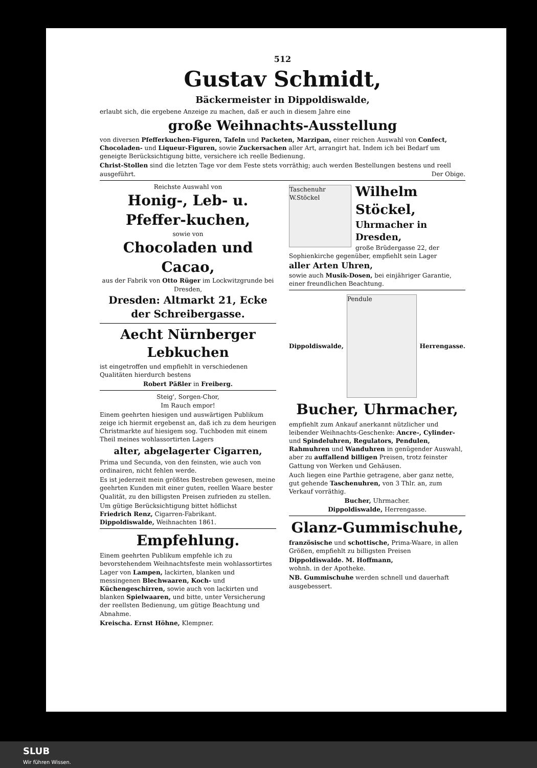512
Gustav Schmidt,
Bäckermeister in Dippoldiswalde,
erlaubt sich, die ergebene Anzeige zu machen, daß er auch in diesem Jahre eine
große Weihnachts-Ausstellung
von diversen Pfefferkuchen-Figuren, Tafeln und Packeten, Marzipan, einer reichen Auswahl von Confect, Chocoladen- und Liqueur-Figuren, sowie Zuckersachen aller Art, arrangirt hat. Indem ich bei Bedarf um geneigte Berücksichtigung bitte, versichere ich reelle Bedienung.
Christ-Stollen sind die letzten Tage vor dem Feste stets vorräthig; auch werden Bestellungen bestens und reell ausgeführt. Der Obige.
Reichste Auswahl von
Honig-, Leb- u. Pfeffer-kuchen,
sowie von
Chocoladen und Cacao,
aus der Fabrik von Otto Rüger im Lockwitzgrunde bei Dresden,
Dresden: Altmarkt 21, Ecke der Schreibergasse.
Aecht Nürnberger Lebkuchen
ist eingetroffen und empfiehlt in verschiedenen Qualitäten hierdurch bestens
Robert Päßler in Freiberg.
Steig', Sorgen-Chor,
Im Rauch empor!
Einem geehrten hiesigen und auswärtigen Publikum zeige ich hiermit ergebenst an, daß ich zu dem heurigen Christmarkte auf hiesigem sog. Tuchboden mit einem Theil meines wohlassortirten Lagers
alter, abgelagerter Cigarren,
Prima und Secunda, von den feinsten, wie auch von ordinairen, nicht fehlen werde.
Es ist jederzeit mein größtes Bestreben gewesen, meine geehrten Kunden mit einer guten, reellen Waare bester Qualität, zu den billigsten Preisen zufrieden zu stellen.
Um gütige Berücksichtigung bittet höflichst
Friedrich Renz, Cigarren-Fabrikant.
Dippoldiswalde, Weihnachten 1861.
Empfehlung.
Einem geehrten Publikum empfehle ich zu bevorstehendem Weihnachtsfeste mein wohlassortirtes Lager von Lampen, lackirten, blanken und messingenen Blechwaaren, Koch- und Küchengeschirren, sowie auch von lackirten und blanken Spielwaaren, und bitte, unter Versicherung der reellsten Bedienung, um gütige Beachtung und Abnahme.
Kreischa. Ernst Höhne, Klempner.
Taschenuhr W.Stöckel
Wilhelm Stöckel,
Uhrmacher in Dresden,
große Brüdergasse 22, der Sophienkirche gegenüber, empfiehlt sein Lager
aller Arten Uhren,
sowie auch Musik-Dosen, bei einjähriger Garantie, einer freundlichen Beachtung.
Dippoldiswalde,
Pendule
Herrengasse.
Bucher, Uhrmacher,
empfiehlt zum Ankauf anerkannt nützlicher und leibender Weihnachts-Geschenke: Ancre-, Cylinder- und Spindeluhren, Regulators, Pendulen, Rahmuhren und Wanduhren in genügender Auswahl, aber zu auffallend billigen Preisen, trotz feinster Gattung von Werken und Gehäusen.
Auch liegen eine Parthie getragene, aber ganz nette, gut gehende Taschenuhren, von 3 Thlr. an, zum Verkauf vorräthig.
Bucher, Uhrmacher.
Dippoldiswalde, Herrengasse.
Glanz-Gummischuhe,
französische und schottische, Prima-Waare, in allen Größen, empfiehlt zu billigsten Preisen
Dippoldiswalde. M. Hoffmann,
wohnh. in der Apotheke.
NB. Gummischuhe werden schnell und dauerhaft ausgebessert.
SLUB
Wir führen Wissen.